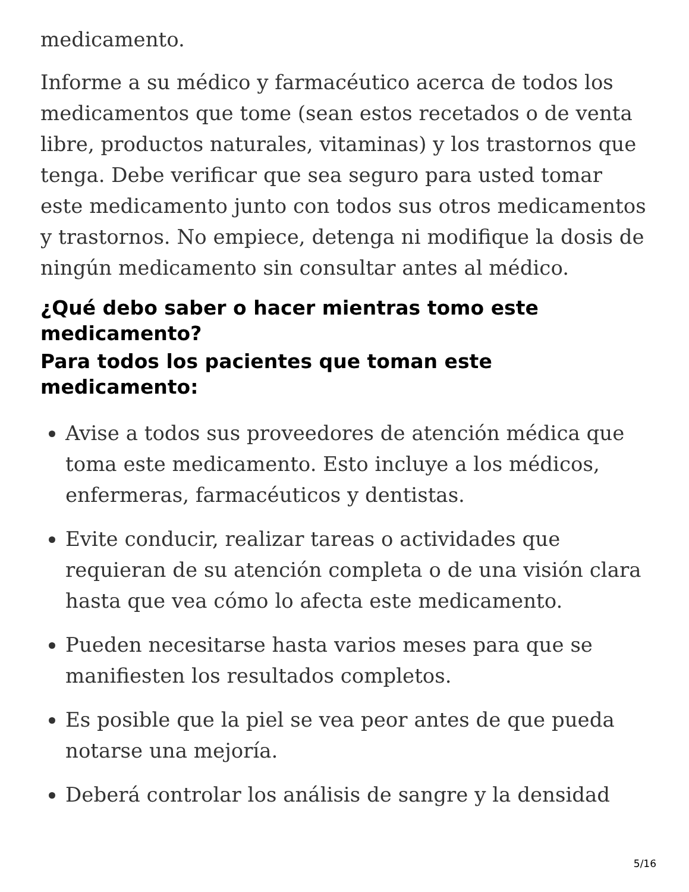medicamento.
Informe a su médico y farmacéutico acerca de todos los medicamentos que tome (sean estos recetados o de venta libre, productos naturales, vitaminas) y los trastornos que tenga. Debe verificar que sea seguro para usted tomar este medicamento junto con todos sus otros medicamentos y trastornos. No empiece, detenga ni modifique la dosis de ningún medicamento sin consultar antes al médico.
¿Qué debo saber o hacer mientras tomo este medicamento?
Para todos los pacientes que toman este medicamento:
Avise a todos sus proveedores de atención médica que toma este medicamento. Esto incluye a los médicos, enfermeras, farmacéuticos y dentistas.
Evite conducir, realizar tareas o actividades que requieran de su atención completa o de una visión clara hasta que vea cómo lo afecta este medicamento.
Pueden necesitarse hasta varios meses para que se manifiesten los resultados completos.
Es posible que la piel se vea peor antes de que pueda notarse una mejoría.
Deberá controlar los análisis de sangre y la densidad
5/16